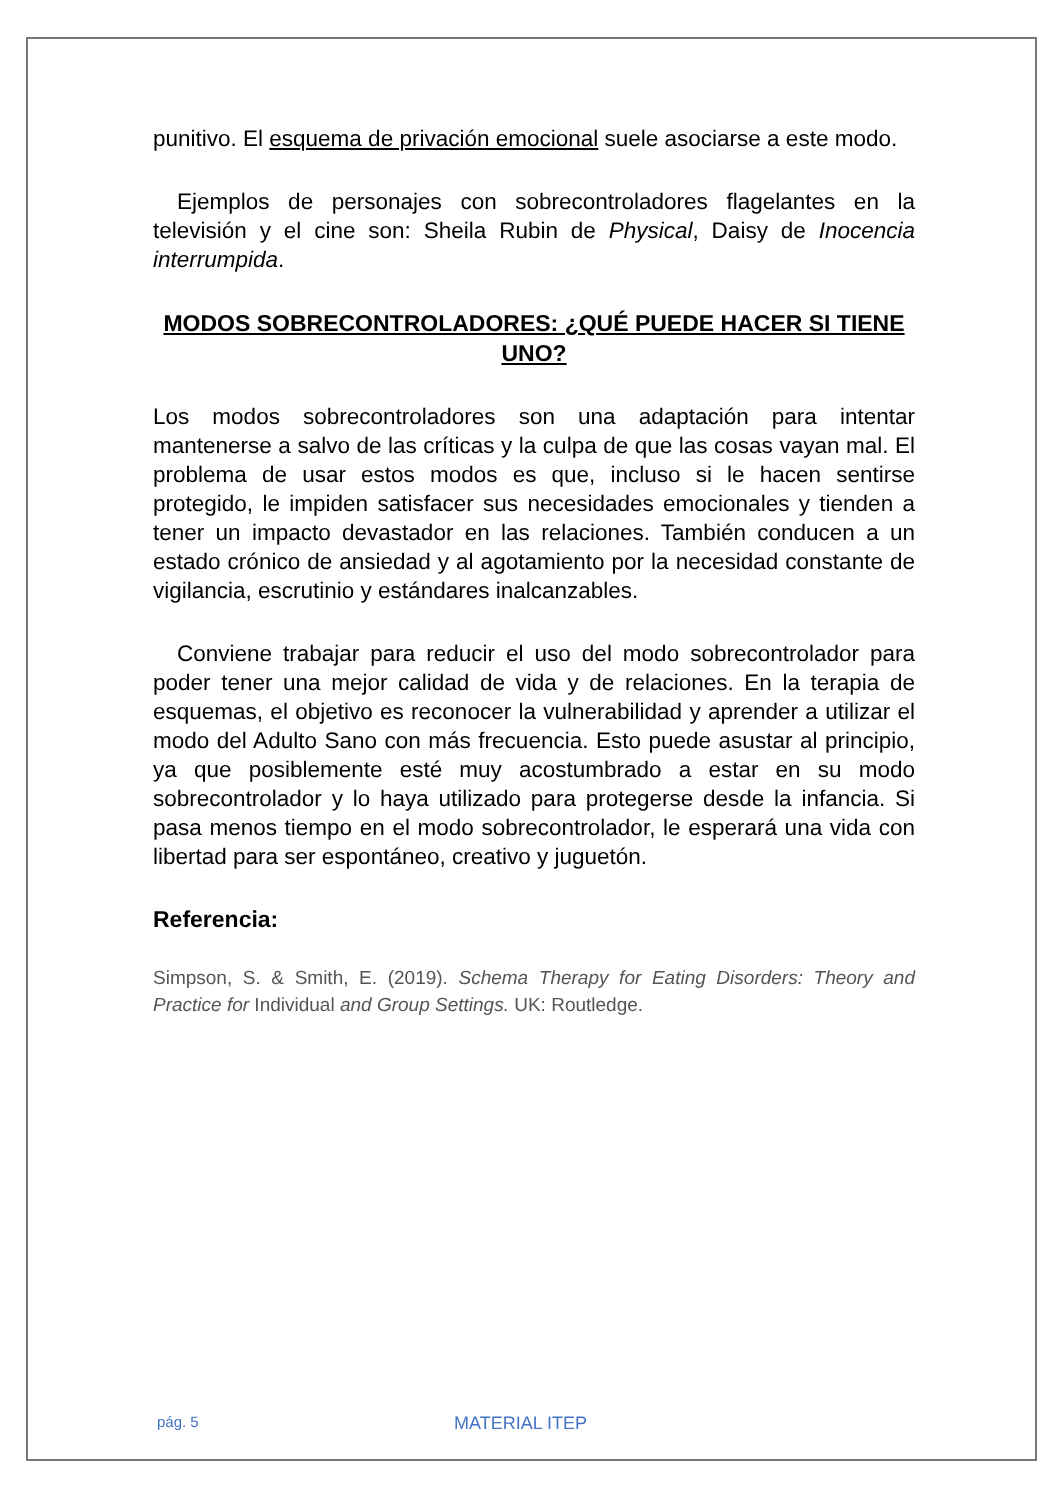punitivo. El esquema de privación emocional suele asociarse a este modo.
Ejemplos de personajes con sobrecontroladores flagelantes en la televisión y el cine son: Sheila Rubin de Physical, Daisy de Inocencia interrumpida.
MODOS SOBRECONTROLADORES: ¿QUÉ PUEDE HACER SI TIENE UNO?
Los modos sobrecontroladores son una adaptación para intentar mantenerse a salvo de las críticas y la culpa de que las cosas vayan mal. El problema de usar estos modos es que, incluso si le hacen sentirse protegido, le impiden satisfacer sus necesidades emocionales y tienden a tener un impacto devastador en las relaciones. También conducen a un estado crónico de ansiedad y al agotamiento por la necesidad constante de vigilancia, escrutinio y estándares inalcanzables.
Conviene trabajar para reducir el uso del modo sobrecontrolador para poder tener una mejor calidad de vida y de relaciones. En la terapia de esquemas, el objetivo es reconocer la vulnerabilidad y aprender a utilizar el modo del Adulto Sano con más frecuencia. Esto puede asustar al principio, ya que posiblemente esté muy acostumbrado a estar en su modo sobrecontrolador y lo haya utilizado para protegerse desde la infancia. Si pasa menos tiempo en el modo sobrecontrolador, le esperará una vida con libertad para ser espontáneo, creativo y juguetón.
Referencia:
Simpson, S. & Smith, E. (2019). Schema Therapy for Eating Disorders: Theory and Practice for Individual and Group Settings. UK: Routledge.
pág. 5 MATERIAL ITEP